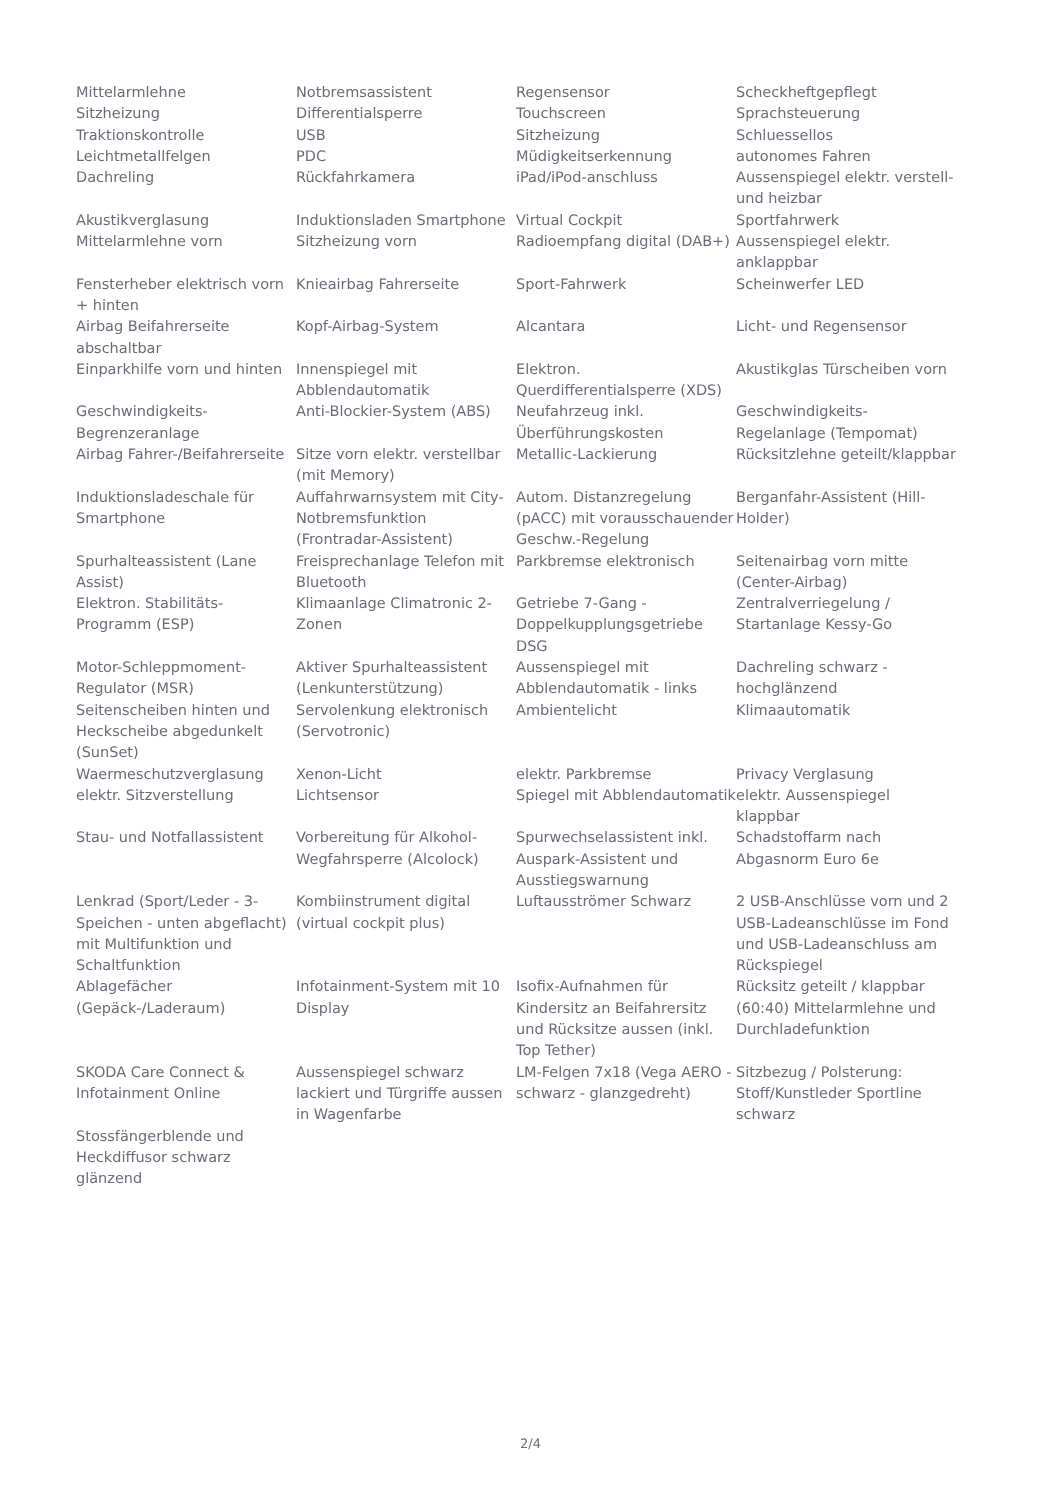| Mittelarmlehne | Notbremsassistent | Regensensor | Scheckheftgepflegt |
| Sitzheizung | Differentialsperre | Touchscreen | Sprachsteuerung |
| Traktionskontrolle | USB | Sitzheizung | Schluessellos |
| Leichtmetallfelgen | PDC | Müdigkeitserkennung | autonomes Fahren |
| Dachreling | Rückfahrkamera | iPad/iPod-anschluss | Aussenspiegel elektr. verstell- und heizbar |
| Akustikverglasung | Induktionsladen Smartphone | Virtual Cockpit | Sportfahrwerk |
| Mittelarmlehne vorn | Sitzheizung vorn | Radioempfang digital (DAB+) | Aussenspiegel elektr. anklappbar |
| Fensterheber elektrisch vorn + hinten | Knieairbag Fahrerseite | Sport-Fahrwerk | Scheinwerfer LED |
| Airbag Beifahrerseite abschaltbar | Kopf-Airbag-System | Alcantara | Licht- und Regensensor |
| Einparkhilfe vorn und hinten | Innenspiegel mit Abblendautomatik | Elektron. Querdifferentialsperre (XDS) | Akustikglas Türscheiben vorn |
| Geschwindigkeits-Begrenzeranlage | Anti-Blockier-System (ABS) | Neufahrzeug inkl. Überführungskosten | Geschwindigkeits-Regelanlage (Tempomat) |
| Airbag Fahrer-/Beifahrerseite | Sitze vorn elektr. verstellbar (mit Memory) | Metallic-Lackierung | Rücksitzlehne geteilt/klappbar |
| Induktionsladeschale für Smartphone | Auffahrwarnsystem mit City-Notbremsfunktion (Frontradar-Assistent) | Autom. Distanzregelung (pACC) mit vorausschauender Geschw.-Regelung | Berganfahr-Assistent (Hill-Holder) |
| Spurhalteassistent (Lane Assist) | Freisprechanlage Telefon mit Bluetooth | Parkbremse elektronisch | Seitenairbag vorn mitte (Center-Airbag) |
| Elektron. Stabilitäts-Programm (ESP) | Klimaanlage Climatronic 2-Zonen | Getriebe 7-Gang - Doppelkupplungsgetriebe DSG | Zentralverriegelung / Startanlage Kessy-Go |
| Motor-Schleppmoment-Regulator (MSR) | Aktiver Spurhalteassistent (Lenkunterstützung) | Aussenspiegel mit Abblendautomatik - links | Dachreling schwarz - hochglänzend |
| Seitenscheiben hinten und Heckscheibe abgedunkelt (SunSet) | Servolenkung elektronisch (Servotronic) | Ambientelicht | Klimaautomatik |
| Waermeschutzverglasung | Xenon-Licht | elektr. Parkbremse | Privacy Verglasung |
| elektr. Sitzverstellung | Lichtsensor | Spiegel mit Abblendautomatik | elektr. Aussenspiegel klappbar |
| Stau- und Notfallassistent | Vorbereitung für Alkohol-Wegfahrsperre (Alcolock) | Spurwechselassistent inkl. Auspark-Assistent und Ausstiegswarnung | Schadstoffarm nach Abgasnorm Euro 6e |
| Lenkrad (Sport/Leder - 3-Speichen - unten abgeflacht) mit Multifunktion und Schaltfunktion | Kombiinstrument digital (virtual cockpit plus) | Luftausströmer Schwarz | 2 USB-Anschlüsse vorn und 2 USB-Ladeanschlüsse im Fond und USB-Ladeanschluss am Rückspiegel |
| Ablagefächer (Gepäck-/Laderaum) | Infotainment-System mit 10 Display | Isofix-Aufnahmen für Kindersitz an Beifahrersitz und Rücksitze aussen (inkl. Top Tether) | Rücksitz geteilt / klappbar (60:40) Mittelarmlehne und Durchladefunktion |
| SKODA Care Connect & Infotainment Online | Aussenspiegel schwarz lackiert und Türgriffe aussen in Wagenfarbe | LM-Felgen 7x18 (Vega AERO - schwarz - glanzgedreht) | Sitzbezug / Polsterung: Stoff/Kunstleder Sportline schwarz |
| Stossfängerblende und Heckdiffusor schwarz glänzend | | | |
2/4